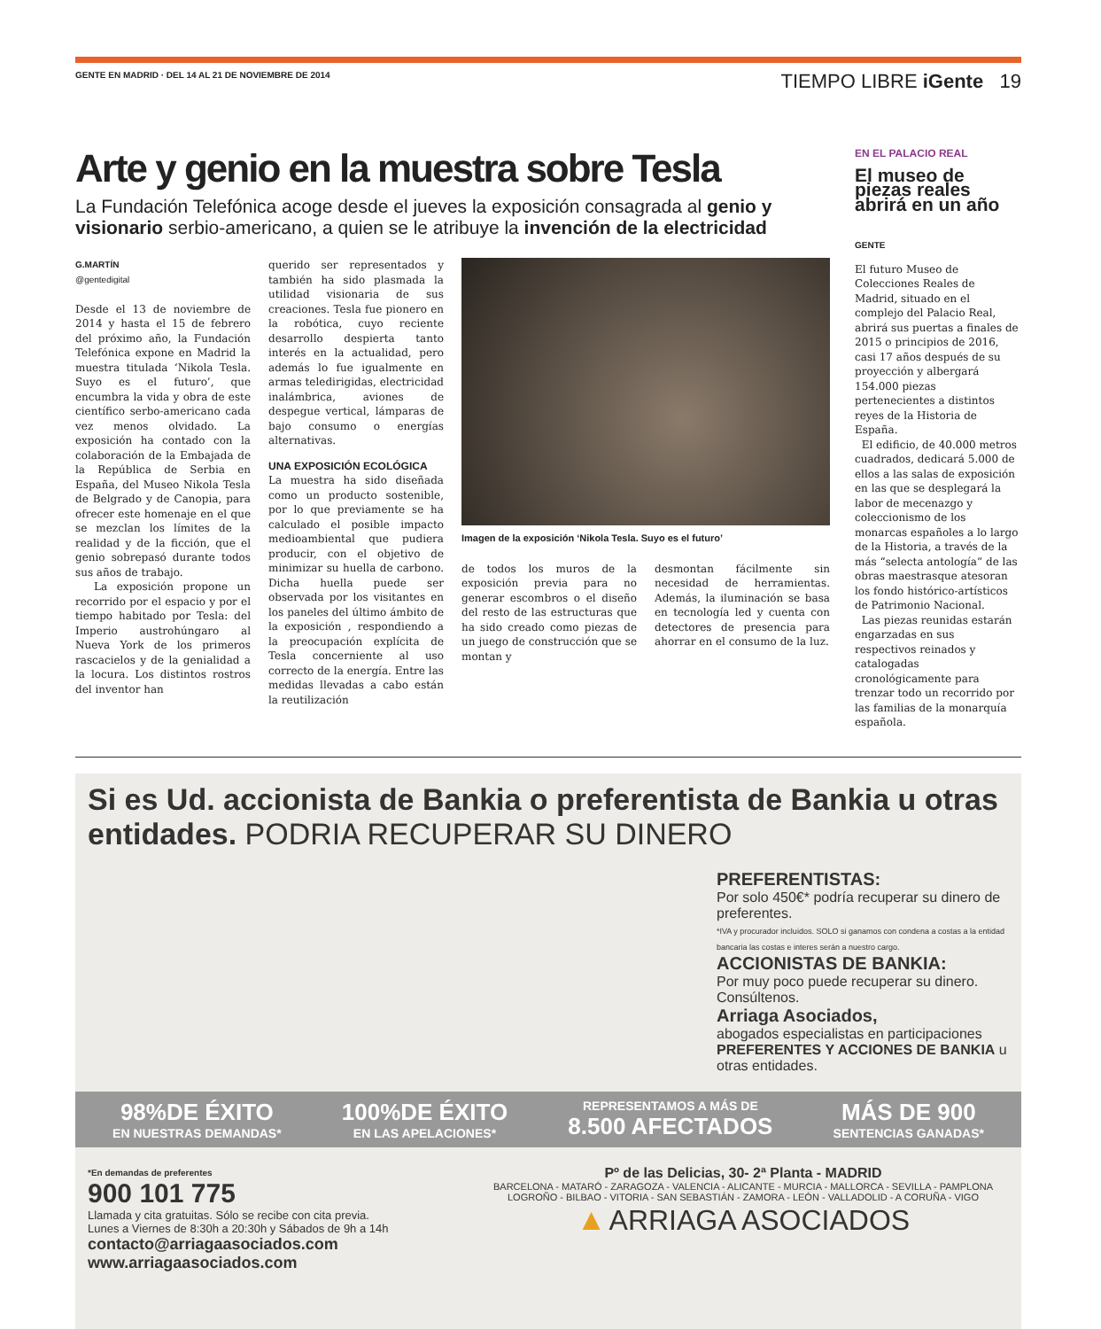GENTE EN MADRID · DEL 14 AL 21 DE NOVIEMBRE DE 2014
TIEMPO LIBRE iGente 19
Arte y genio en la muestra sobre Tesla
La Fundación Telefónica acoge desde el jueves la exposición consagrada al genio y visionario serbio-americano, a quien se le atribuye la invención de la electricidad
G.MARTÍN
@gentedigital
Desde el 13 de noviembre de 2014 y hasta el 15 de febrero del próximo año, la Fundación Telefónica expone en Madrid la muestra titulada ‘Nikola Tesla. Suyo es el futuro’, que encumbra la vida y obra de este científico serbo-americano cada vez menos olvidado. La exposición ha contado con la colaboración de la Embajada de la República de Serbia en España, del Museo Nikola Tesla de Belgrado y de Canopia, para ofrecer este homenaje en el que se mezclan los límites de la realidad y de la ficción, que el genio sobrepasó durante todos sus años de trabajo.
La exposición propone un recorrido por el espacio y por el tiempo habitado por Tesla: del Imperio austrohúngaro al Nueva York de los primeros rascacielos y de la genialidad a la locura. Los distintos rostros del inventor han
querido ser representados y también ha sido plasmada la utilidad visionaria de sus creaciones. Tesla fue pionero en la robótica, cuyo reciente desarrollo despierta tanto interés en la actualidad, pero además lo fue igualmente en armas teledirigidas, electricidad inalámbrica, aviones de despegue vertical, lámparas de bajo consumo o energías alternativas.
UNA EXPOSICIÓN ECOLÓGICA
La muestra ha sido diseñada como un producto sostenible, por lo que previamente se ha calculado el posible impacto medioambiental que pudiera producir, con el objetivo de minimizar su huella de carbono. Dicha huella puede ser observada por los visitantes en los paneles del último ámbito de la exposición , respondiendo a la preocupación explícita de Tesla concerniente al uso correcto de la energía. Entre las medidas llevadas a cabo están la reutilización
Imagen de la exposición ‘Nikola Tesla. Suyo es el futuro’
de todos los muros de la exposición previa para no generar escombros o el diseño del resto de las estructuras que ha sido creado como piezas de un juego de construcción que se montan y
desmontan fácilmente sin necesidad de herramientas. Además, la iluminación se basa en tecnología led y cuenta con detectores de presencia para ahorrar en el consumo de la luz.
EN EL PALACIO REAL
El museo de piezas reales abrirá en un año
GENTE
El futuro Museo de Colecciones Reales de Madrid, situado en el complejo del Palacio Real, abrirá sus puertas a finales de 2015 o principios de 2016, casi 17 años después de su proyección y albergará 154.000 piezas pertenecientes a distintos reyes de la Historia de España.
El edificio, de 40.000 metros cuadrados, dedicará 5.000 de ellos a las salas de exposición en las que se desplegará la labor de mecenazgo y coleccionismo de los monarcas españoles a lo largo de la Historia, a través de la más “selecta antología” de las obras maestrasque atesoran los fondo histórico-artísticos de Patrimonio Nacional.
Las piezas reunidas estarán engarzadas en sus respectivos reinados y catalogadas cronológicamente para trenzar todo un recorrido por las familias de la monarquía española.
Si es Ud. accionista de Bankia o preferentista de Bankia u otras entidades. PODRIA RECUPERAR SU DINERO
PREFERENTISTAS:
Por solo 450€* podría recuperar su dinero de preferentes.
*IVA y procurador incluidos. SOLO si ganamos con condena a costas a la entidad bancaria las costas e interes serán a nuestro cargo.
ACCIONISTAS DE BANKIA:
Por muy poco puede recuperar su dinero. Consúltenos.
Arriaga Asociados,
abogados especialistas en participaciones PREFERENTES Y ACCIONES DE BANKIA u otras entidades.
98%DE ÉXITO
EN NUESTRAS DEMANDAS*
100%DE ÉXITO
EN LAS APELACIONES*
REPRESENTAMOS A MÁS DE
8.500 AFECTADOS
MÁS DE 900
SENTENCIAS GANADAS*
*En demandas de preferentes
900 101 775
Llamada y cita gratuitas. Sólo se recibe con cita previa.
Lunes a Viernes de 8:30h a 20:30h y Sábados de 9h a 14h
contacto@arriagaasociados.com
www.arriagaasociados.com
Pº de las Delicias, 30- 2ª Planta - MADRID
BARCELONA - MATARÓ - ZARAGOZA - VALENCIA - ALICANTE - MURCIA - MALLORCA - SEVILLA - PAMPLONA
LOGROÑO - BILBAO - VITORIA - SAN SEBASTIÁN - ZAMORA - LEÓN - VALLADOLID - A CORUÑA - VIGO
▲ ARRIAGA ASOCIADOS